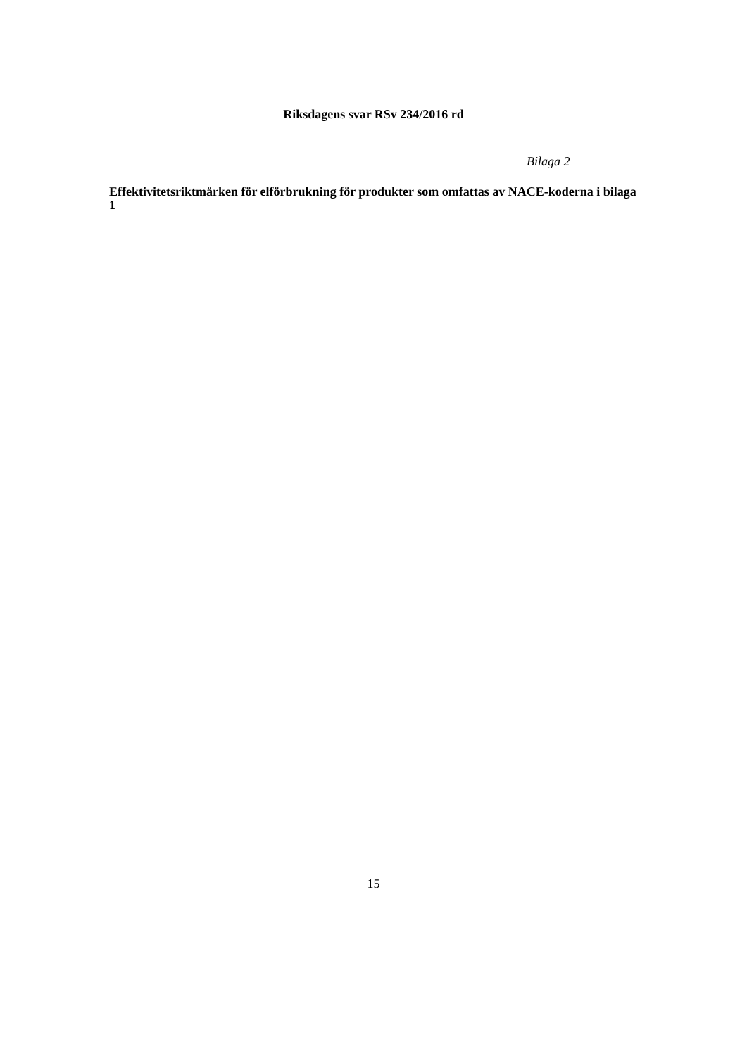Riksdagens svar RSv 234/2016 rd
Bilaga 2
Effektivitetsriktmärken för elförbrukning för produkter som omfattas av NACE-koderna i bilaga 1
15